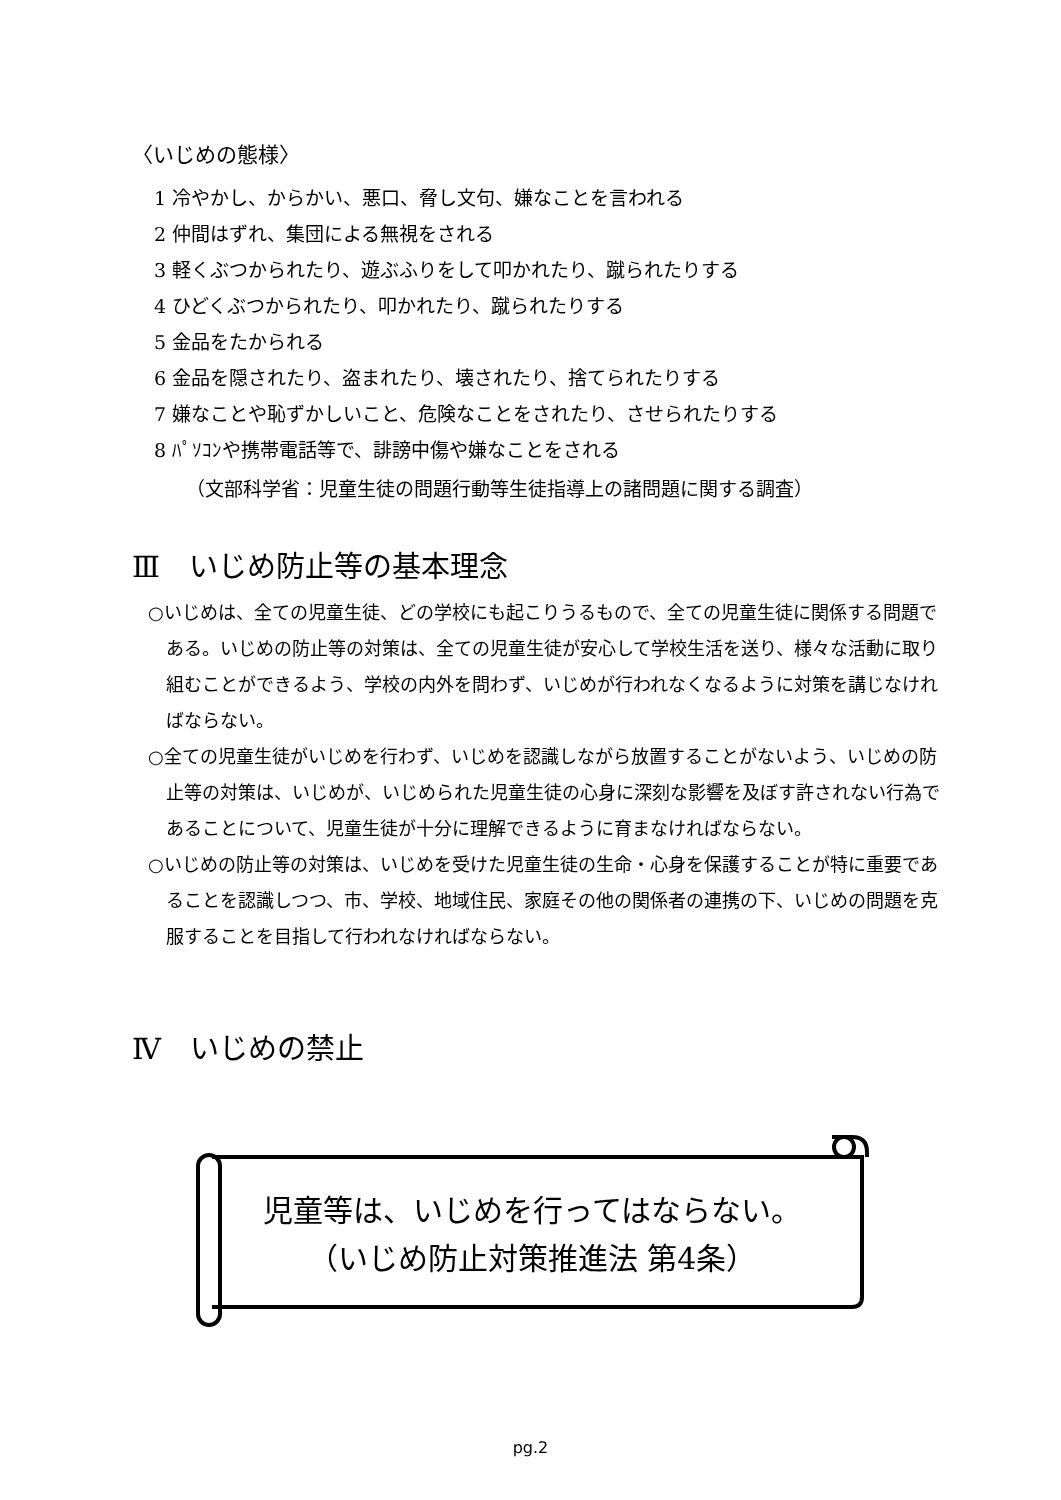〈いじめの態様〉
1 冷やかし、からかい、悪口、脅し文句、嫌なことを言われる
2 仲間はずれ、集団による無視をされる
3 軽くぶつかられたり、遊ぶふりをして叩かれたり、蹴られたりする
4 ひどくぶつかられたり、叩かれたり、蹴られたりする
5 金品をたかられる
6 金品を隠されたり、盗まれたり、壊されたり、捨てられたりする
7 嫌なことや恥ずかしいこと、危険なことをされたり、させられたりする
8 ﾊﾟｿｺﾝや携帯電話等で、誹謗中傷や嫌なことをされる
（文部科学省：児童生徒の問題行動等生徒指導上の諸問題に関する調査）
Ⅲ　いじめ防止等の基本理念
○いじめは、全ての児童生徒、どの学校にも起こりうるもので、全ての児童生徒に関係する問題である。いじめの防止等の対策は、全ての児童生徒が安心して学校生活を送り、様々な活動に取り組むことができるよう、学校の内外を問わず、いじめが行われなくなるように対策を講じなければならない。
○全ての児童生徒がいじめを行わず、いじめを認識しながら放置することがないよう、いじめの防止等の対策は、いじめが、いじめられた児童生徒の心身に深刻な影響を及ぼす許されない行為であることについて、児童生徒が十分に理解できるように育まなければならない。
○いじめの防止等の対策は、いじめを受けた児童生徒の生命・心身を保護することが特に重要であることを認識しつつ、市、学校、地域住民、家庭その他の関係者の連携の下、いじめの問題を克服することを目指して行われなければならない。
Ⅳ　いじめの禁止
児童等は、いじめを行ってはならない。
（いじめ防止対策推進法 第4条）
pg.2